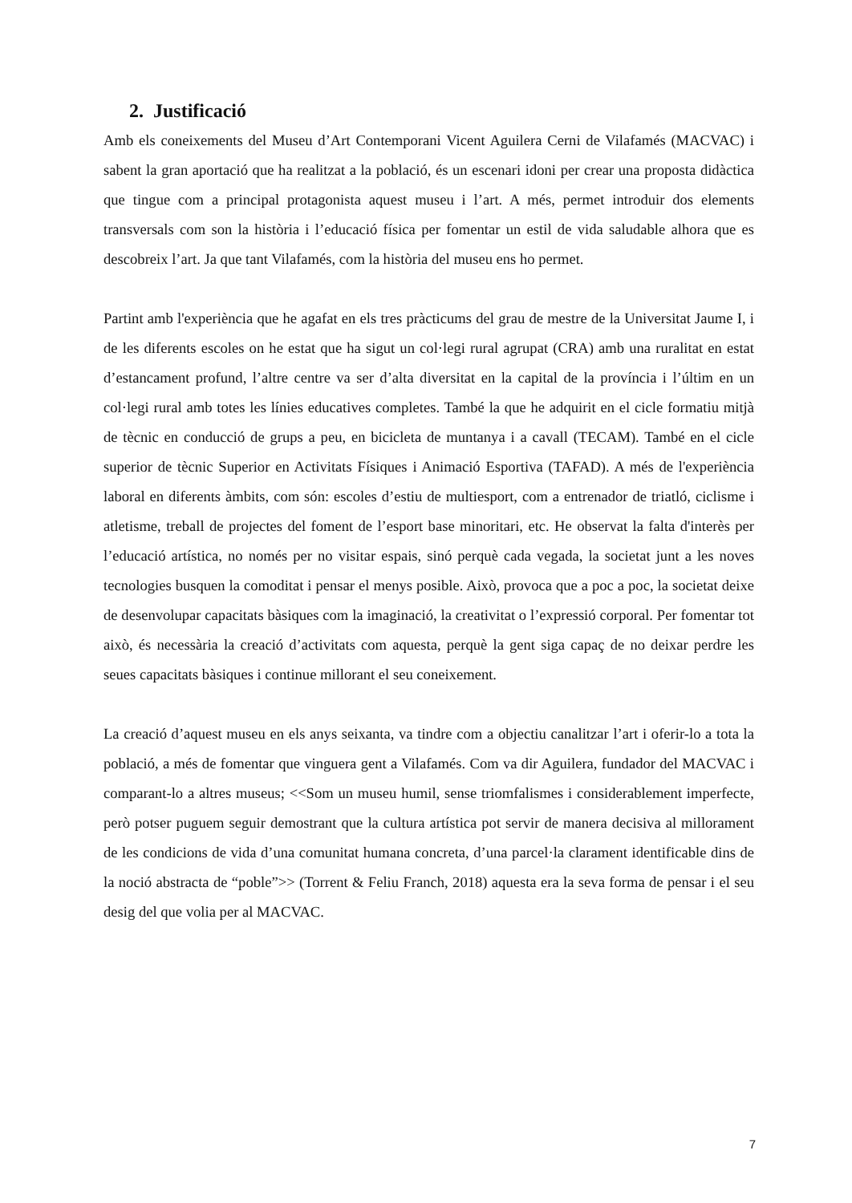2. Justificació
Amb els coneixements del Museu d’Art Contemporani Vicent Aguilera Cerni de Vilafamés (MACVAC) i sabent la gran aportació que ha realitzat a la població, és un escenari idoni per crear una proposta didàctica que tingue com a principal protagonista aquest museu i l’art. A més, permet introduir dos elements transversals com son la història i l’educació física per fomentar un estil de vida saludable alhora que es descobreix l’art. Ja que tant Vilafamés, com la història del museu ens ho permet.
Partint amb l'experiència que he agafat en els tres pràcticums del grau de mestre de la Universitat Jaume I, i de les diferents escoles on he estat que ha sigut un col·legi rural agrupat (CRA) amb una ruralitat en estat d’estancament profund, l’altre centre va ser d’alta diversitat en la capital de la província i l’últim en un col·legi rural amb totes les línies educatives completes. També la que he adquirit en el cicle formatiu mitjà de tècnic en conducció de grups a peu, en bicicleta de muntanya i a cavall (TECAM). També en el cicle superior de tècnic Superior en Activitats Físiques i Animació Esportiva (TAFAD). A més de l'experiència laboral en diferents àmbits, com són: escoles d’estiu de multiesport, com a entrenador de triatló, ciclisme i atletisme, treball de projectes del foment de l’esport base minoritari, etc. He observat la falta d'interès per l’educació artística, no només per no visitar espais, sinó perquè cada vegada, la societat junt a les noves tecnologies busquen la comoditat i pensar el menys posible. Això, provoca que a poc a poc, la societat deixe de desenvolupar capacitats bàsiques com la imaginació, la creativitat o l’expressió corporal. Per fomentar tot això, és necessària la creació d’activitats com aquesta, perquè la gent siga capaç de no deixar perdre les seues capacitats bàsiques i continue millorant el seu coneixement.
La creació d’aquest museu en els anys seixanta, va tindre com a objectiu canalitzar l’art i oferir-lo a tota la població, a més de fomentar que vinguera gent a Vilafamés. Com va dir Aguilera, fundador del MACVAC i comparant-lo a altres museus; <<Som un museu humil, sense triomfalismes i considerablement imperfecte, però potser puguem seguir demostrant que la cultura artística pot servir de manera decisiva al millorament de les condicions de vida d’una comunitat humana concreta, d’una parcel·la clarament identificable dins de la noció abstracta de “poble”>> (Torrent & Feliu Franch, 2018) aquesta era la seva forma de pensar i el seu desig del que volia per al MACVAC.
7